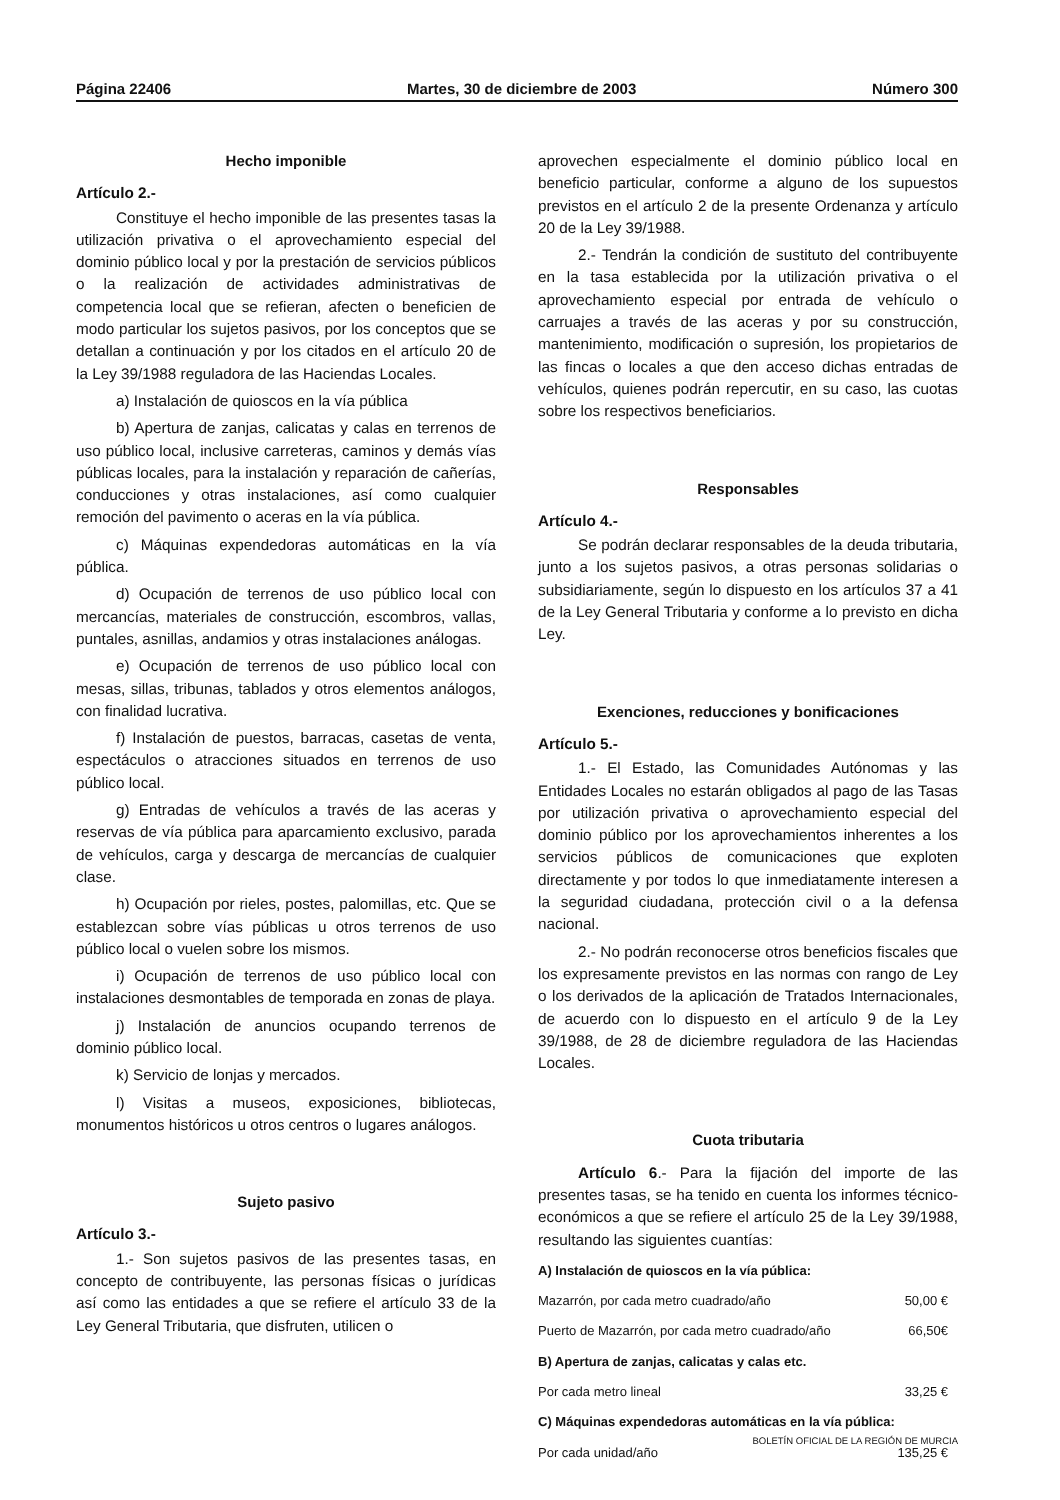Página 22406 Martes, 30 de diciembre de 2003 Número 300
Hecho imponible
Artículo 2.-
Constituye el hecho imponible de las presentes tasas la utilización privativa o el aprovechamiento especial del dominio público local y por la prestación de servicios públicos o la realización de actividades administrativas de competencia local que se refieran, afecten o beneficien de modo particular los sujetos pasivos, por los conceptos que se detallan a continuación y por los citados en el artículo 20 de la Ley 39/1988 reguladora de las Haciendas Locales.
a) Instalación de quioscos en la vía pública
b) Apertura de zanjas, calicatas y calas en terrenos de uso público local, inclusive carreteras, caminos y demás vías públicas locales, para la instalación y reparación de cañerías, conducciones y otras instalaciones, así como cualquier remoción del pavimento o aceras en la vía pública.
c) Máquinas expendedoras automáticas en la vía pública.
d) Ocupación de terrenos de uso público local con mercancías, materiales de construcción, escombros, vallas, puntales, asnillas, andamios y otras instalaciones análogas.
e) Ocupación de terrenos de uso público local con mesas, sillas, tribunas, tablados y otros elementos análogos, con finalidad lucrativa.
f) Instalación de puestos, barracas, casetas de venta, espectáculos o atracciones situados en terrenos de uso público local.
g) Entradas de vehículos a través de las aceras y reservas de vía pública para aparcamiento exclusivo, parada de vehículos, carga y descarga de mercancías de cualquier clase.
h) Ocupación por rieles, postes, palomillas, etc. Que se establezcan sobre vías públicas u otros terrenos de uso público local o vuelen sobre los mismos.
i) Ocupación de terrenos de uso público local con instalaciones desmontables de temporada en zonas de playa.
j) Instalación de anuncios ocupando terrenos de dominio público local.
k) Servicio de lonjas y mercados.
l) Visitas a museos, exposiciones, bibliotecas, monumentos históricos u otros centros o lugares análogos.
Sujeto pasivo
Artículo 3.-
1.- Son sujetos pasivos de las presentes tasas, en concepto de contribuyente, las personas físicas o jurídicas así como las entidades a que se refiere el artículo 33 de la Ley General Tributaria, que disfruten, utilicen o
aprovechen especialmente el dominio público local en beneficio particular, conforme a alguno de los supuestos previstos en el artículo 2 de la presente Ordenanza y artículo 20 de la Ley 39/1988.
2.- Tendrán la condición de sustituto del contribuyente en la tasa establecida por la utilización privativa o el aprovechamiento especial por entrada de vehículo o carruajes a través de las aceras y por su construcción, mantenimiento, modificación o supresión, los propietarios de las fincas o locales a que den acceso dichas entradas de vehículos, quienes podrán repercutir, en su caso, las cuotas sobre los respectivos beneficiarios.
Responsables
Artículo 4.-
Se podrán declarar responsables de la deuda tributaria, junto a los sujetos pasivos, a otras personas solidarias o subsidiariamente, según lo dispuesto en los artículos 37 a 41 de la Ley General Tributaria y conforme a lo previsto en dicha Ley.
Exenciones, reducciones y bonificaciones
Artículo 5.-
1.- El Estado, las Comunidades Autónomas y las Entidades Locales no estarán obligados al pago de las Tasas por utilización privativa o aprovechamiento especial del dominio público por los aprovechamientos inherentes a los servicios públicos de comunicaciones que exploten directamente y por todos lo que inmediatamente interesen a la seguridad ciudadana, protección civil o a la defensa nacional.
2.- No podrán reconocerse otros beneficios fiscales que los expresamente previstos en las normas con rango de Ley o los derivados de la aplicación de Tratados Internacionales, de acuerdo con lo dispuesto en el artículo 9 de la Ley 39/1988, de 28 de diciembre reguladora de las Haciendas Locales.
Cuota tributaria
Artículo 6.- Para la fijación del importe de las presentes tasas, se ha tenido en cuenta los informes técnico-económicos a que se refiere el artículo 25 de la Ley 39/1988, resultando las siguientes cuantías:
| A) Instalación de quioscos en la vía pública: | |
| Mazarrón, por cada metro cuadrado/año | 50,00 € |
| Puerto de Mazarrón, por cada metro cuadrado/año | 66,50€ |
| B) Apertura de zanjas, calicatas y calas etc. | |
| Por cada metro lineal | 33,25 € |
| C) Máquinas expendedoras automáticas en la vía pública: | |
| Por cada unidad/año | 135,25 € |
BOLETÍN OFICIAL DE LA REGIÓN DE MURCIA